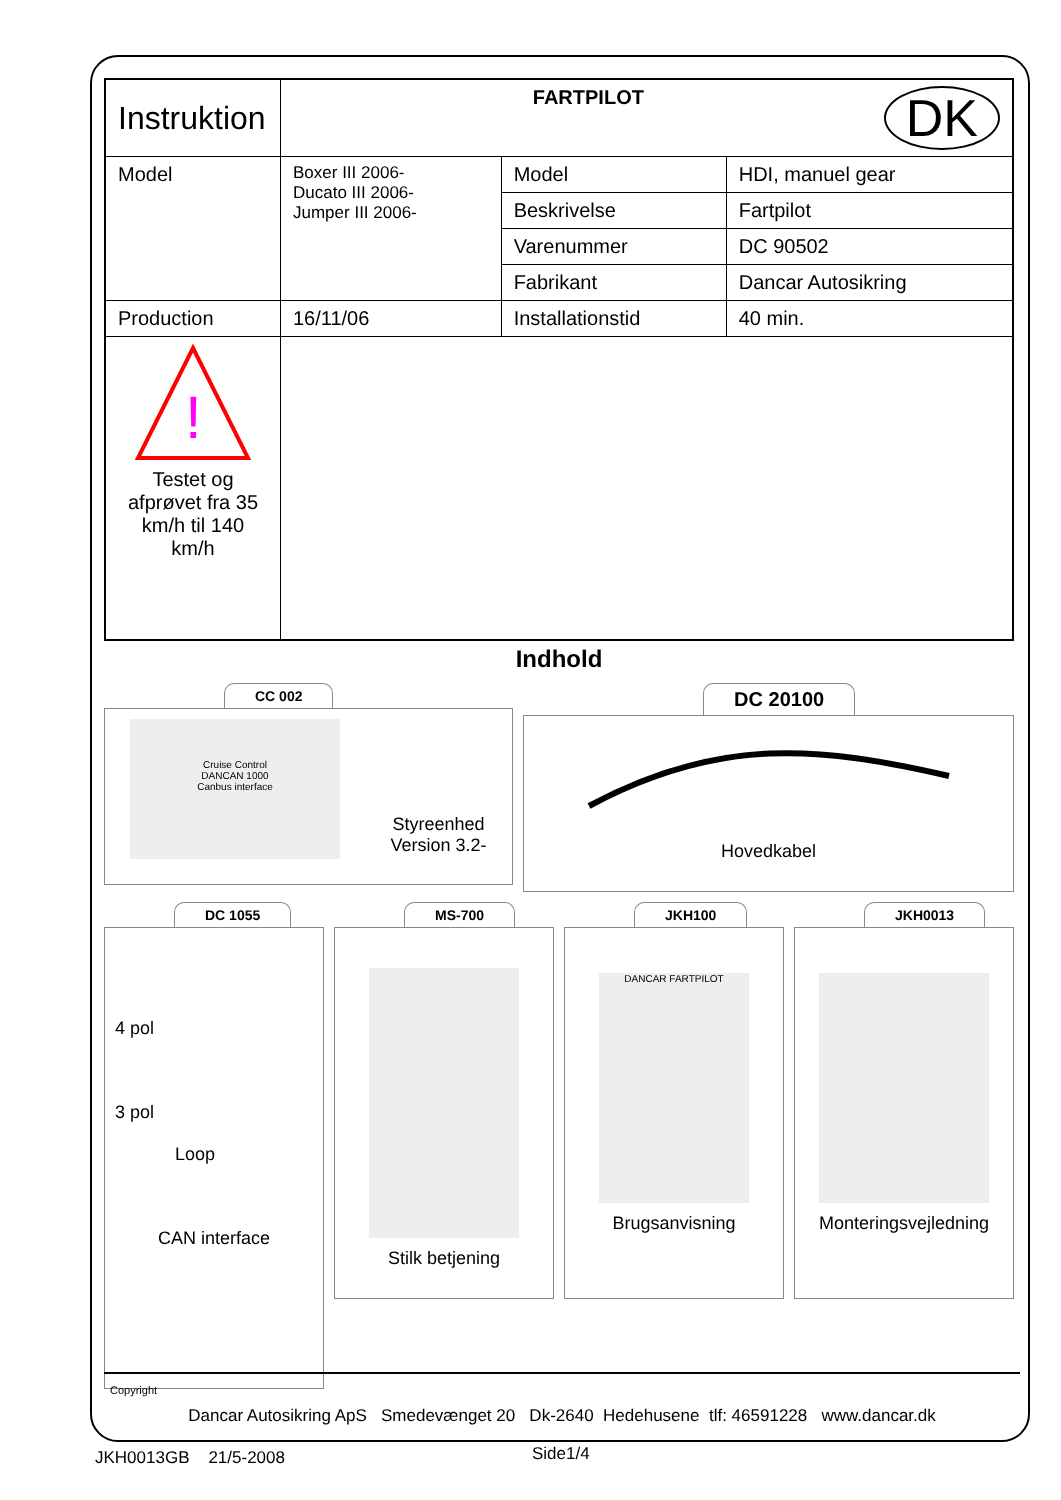| Instruktion | FARTPILOT DK | | |
| Model | Boxer III 2006- Ducato III 2006- Jumper III 2006- | Model | HDI, manuel gear |
| | | Beskrivelse | Fartpilot |
| | | Varenummer | DC 90502 |
| | | Fabrikant | Dancar Autosikring |
| Production | 16/11/06 | Installationstid | 40 min. |
| ! Testet og afprøvet fra 35 km/h til 140 km/h | | | |
Indhold
CC 002
Cruise Control
DANCAN 1000
Canbus interface
Styreenhed
Version 3.2-
DC 20100
Hovedkabel
DC 1055
4 pol
3 pol
Loop
CAN interface
MS-700
Stilk betjening
JKH100
DANCAR FARTPILOT
Brugsanvisning
JKH0013
Monteringsvejledning
Copyright
Dancar Autosikring ApS Smedevænget 20 Dk-2640 Hedehusene tlf: 46591228 www.dancar.dk
JKH0013GB 21/5-2008 Side1/4